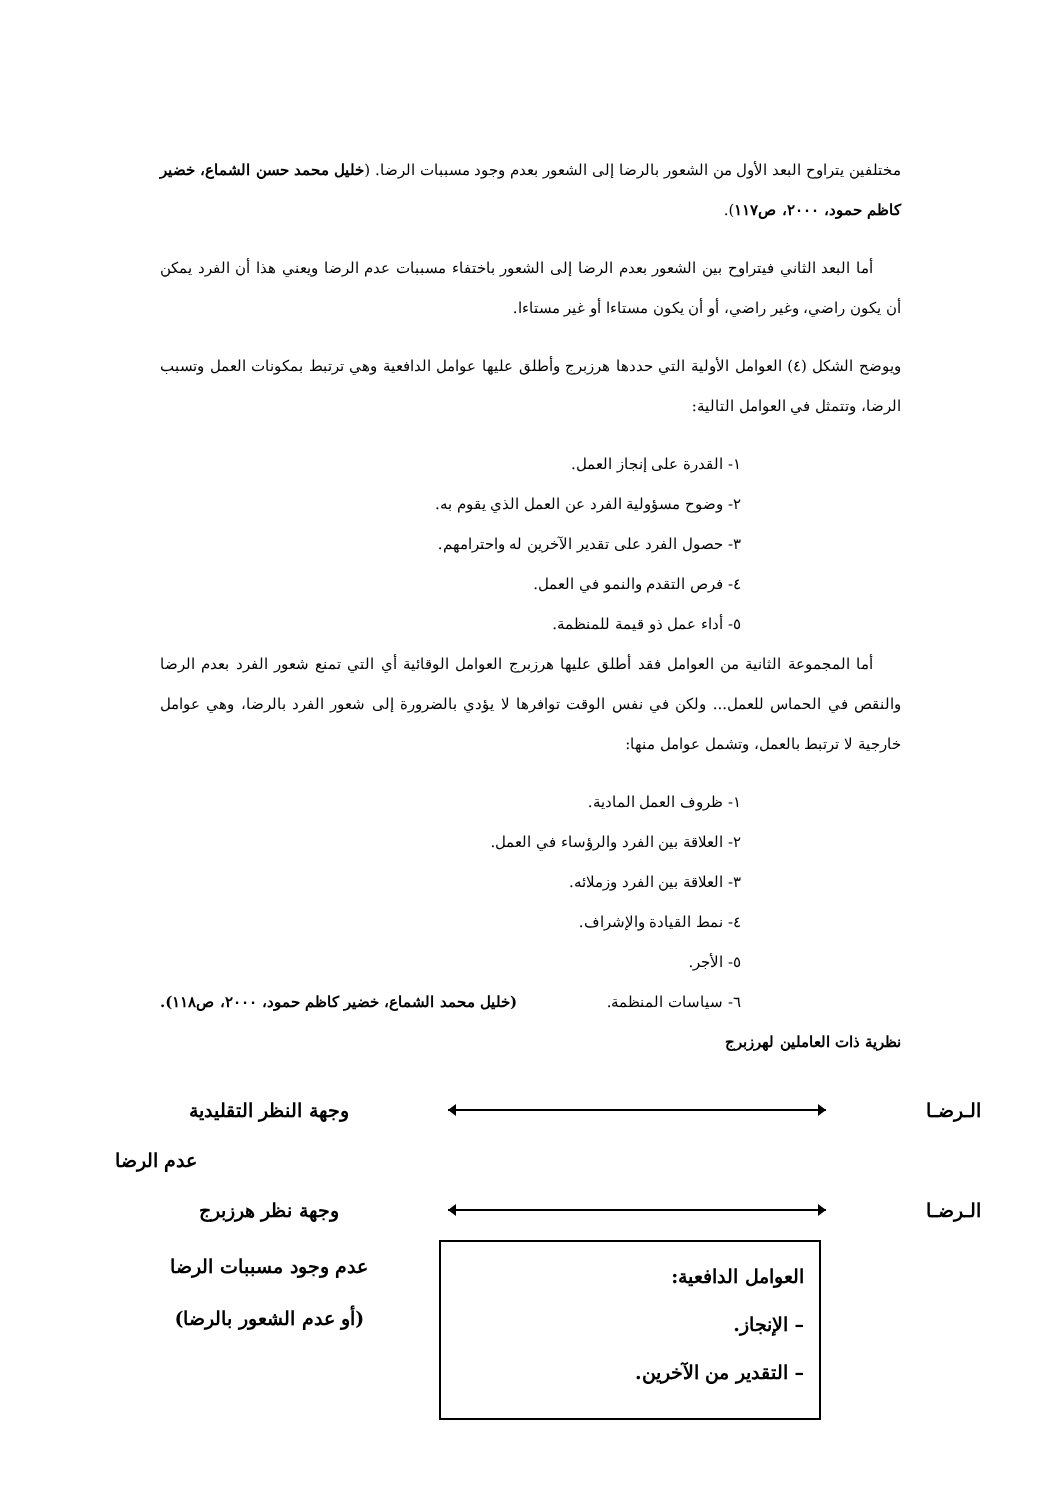مختلفين يتراوح البعد الأول من الشعور بالرضا إلى الشعور بعدم وجود مسببات الرضا. (خليل محمد حسن الشماع، خضير كاظم حمود، ٢٠٠٠، ص١١٧).
أما البعد الثاني فيتراوح بين الشعور بعدم الرضا إلى الشعور باختفاء مسببات عدم الرضا ويعني هذا أن الفرد يمكن أن يكون راضي، وغير راضي، أو أن يكون مستاءا أو غير مستاءا.
ويوضح الشكل (٤) العوامل الأولية التي حددها هرزبرج وأطلق عليها عوامل الدافعية وهي ترتبط بمكونات العمل وتسبب الرضا، وتتمثل في العوامل التالية:
١- القدرة على إنجاز العمل.
٢- وضوح مسؤولية الفرد عن العمل الذي يقوم به.
٣- حصول الفرد على تقدير الآخرين له واحترامهم.
٤- فرص التقدم والنمو في العمل.
٥- أداء عمل ذو قيمة للمنظمة.
أما المجموعة الثانية من العوامل فقد أطلق عليها هرزبرج العوامل الوقائية أي التي تمنع شعور الفرد بعدم الرضا والنقص في الحماس للعمل... ولكن في نفس الوقت توافرها لا يؤدي بالضرورة إلى شعور الفرد بالرضا، وهي عوامل خارجية لا ترتبط بالعمل، وتشمل عوامل منها:
١- ظروف العمل المادية.
٢- العلاقة بين الفرد والرؤساء في العمل.
٣- العلاقة بين الفرد وزملائه.
٤- نمط القيادة والإشراف.
٥- الأجر.
٦- سياسات المنظمة. (خليل محمد الشماع، خضير كاظم حمود، ٢٠٠٠، ص١١٨).
نظرية ذات العاملين لهرزبرج
الـرضـا
وجهة النظر التقليدية
عدم الرضا
الـرضـا
وجهة نظر هرزبرج
العوامل الدافعية:
– الإنجاز.
– التقدير من الآخرين.
عدم وجود مسببات الرضا
(أو عدم الشعور بالرضا)